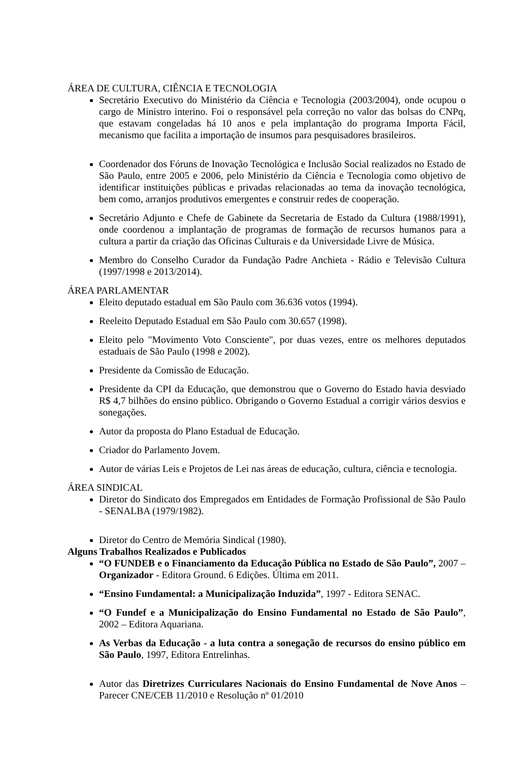ÁREA DE CULTURA, CIÊNCIA E TECNOLOGIA
Secretário Executivo do Ministério da Ciência e Tecnologia (2003/2004), onde ocupou o cargo de Ministro interino. Foi o responsável pela correção no valor das bolsas do CNPq, que estavam congeladas há 10 anos e pela implantação do programa Importa Fácil, mecanismo que facilita a importação de insumos para pesquisadores brasileiros.
Coordenador dos Fóruns de Inovação Tecnológica e Inclusão Social realizados no Estado de São Paulo, entre 2005 e 2006, pelo Ministério da Ciência e Tecnologia como objetivo de identificar instituições públicas e privadas relacionadas ao tema da inovação tecnológica, bem como, arranjos produtivos emergentes e construir redes de cooperação.
Secretário Adjunto e Chefe de Gabinete da Secretaria de Estado da Cultura (1988/1991), onde coordenou a implantação de programas de formação de recursos humanos para a cultura a partir da criação das Oficinas Culturais e da Universidade Livre de Música.
Membro do Conselho Curador da Fundação Padre Anchieta - Rádio e Televisão Cultura (1997/1998 e 2013/2014).
ÁREA PARLAMENTAR
Eleito deputado estadual em São Paulo com 36.636 votos (1994).
Reeleito Deputado Estadual em São Paulo com 30.657 (1998).
Eleito pelo "Movimento Voto Consciente", por duas vezes, entre os melhores deputados estaduais de São Paulo (1998 e 2002).
Presidente da Comissão de Educação.
Presidente da CPI da Educação, que demonstrou que o Governo do Estado havia desviado R$ 4,7 bilhões do ensino público. Obrigando o Governo Estadual a corrigir vários desvios e sonegações.
Autor da proposta do Plano Estadual de Educação.
Criador do Parlamento Jovem.
Autor de várias Leis e Projetos de Lei nas áreas de educação, cultura, ciência e tecnologia.
ÁREA SINDICAL
Diretor do Sindicato dos Empregados em Entidades de Formação Profissional de São Paulo - SENALBA (1979/1982).
Diretor do Centro de Memória Sindical (1980).
Alguns Trabalhos Realizados e Publicados
“O FUNDEB e o Financiamento da Educação Pública no Estado de São Paulo”, 2007 – Organizador - Editora Ground. 6 Edições. Última em 2011.
“Ensino Fundamental: a Municipalização Induzida”, 1997 - Editora SENAC.
“O Fundef e a Municipalização do Ensino Fundamental no Estado de São Paulo”, 2002 – Editora Aquariana.
As Verbas da Educação - a luta contra a sonegação de recursos do ensino público em São Paulo, 1997, Editora Entrelinhas.
Autor das Diretrizes Curriculares Nacionais do Ensino Fundamental de Nove Anos – Parecer CNE/CEB 11/2010 e Resolução nº 01/2010